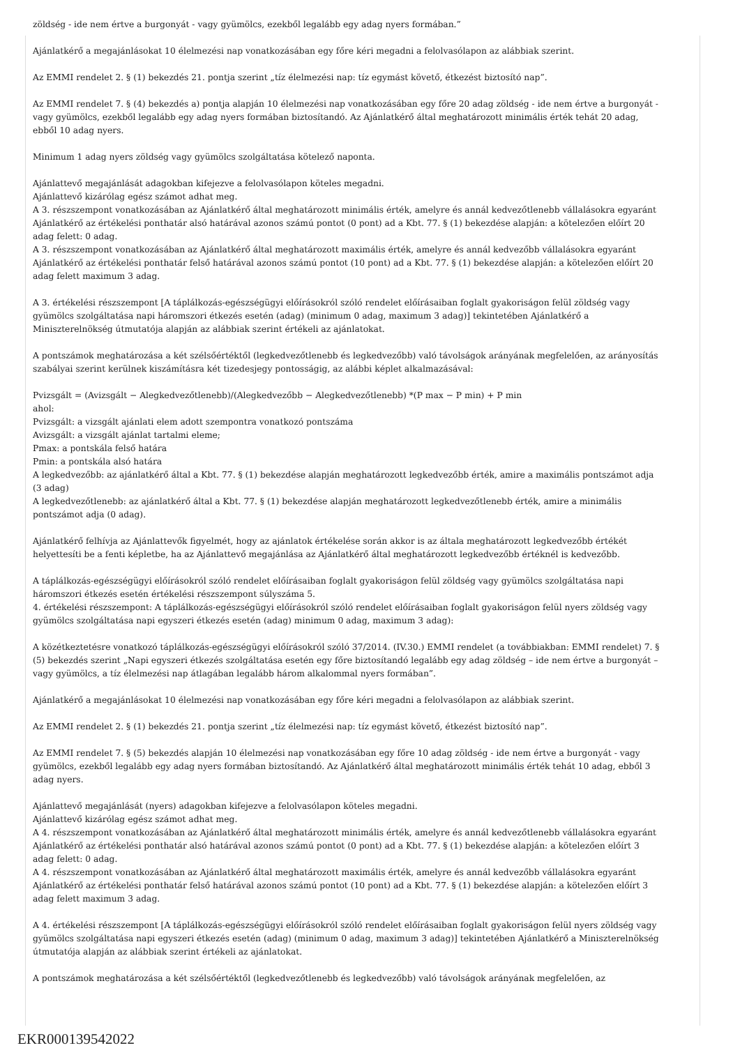zöldség - ide nem értve a burgonyát - vagy gyümölcs, ezekből legalább egy adag nyers formában.”
Ajánlatkérő a megajánlásokat 10 élelmezési nap vonatkozásában egy főre kéri megadni a felolvasólapon az alábbiak szerint.
Az EMMI rendelet 2. § (1) bekezdés 21. pontja szerint „tíz élelmezési nap: tíz egymást követő, étkezést biztosító nap”.
Az EMMI rendelet 7. § (4) bekezdés a) pontja alapján 10 élelmezési nap vonatkozásában egy főre 20 adag zöldség - ide nem értve a burgonyát - vagy gyümölcs, ezekből legalább egy adag nyers formában biztosítandó. Az Ajánlatkérő által meghatározott minimális érték tehát 20 adag, ebből 10 adag nyers.
Minimum 1 adag nyers zöldség vagy gyümölcs szolgáltatása kötelező naponta.
Ajánlattevő megajánlását adagokban kifejezve a felolvasólapon köteles megadni.
Ajánlattevő kizárólag egész számot adhat meg.
A 3. részszempont vonatkozásában az Ajánlatkérő által meghatározott minimális érték, amelyre és annál kedvezőtlenebb vállalásokra egyaránt Ajánlatkérő az értékelési ponthatár alsó határával azonos számú pontot (0 pont) ad a Kbt. 77. § (1) bekezdése alapján: a kötelezően előírt 20 adag felett: 0 adag.
A 3. részszempont vonatkozásában az Ajánlatkérő által meghatározott maximális érték, amelyre és annál kedvezőbb vállalásokra egyaránt Ajánlatkérő az értékelési ponthatár felső határával azonos számú pontot (10 pont) ad a Kbt. 77. § (1) bekezdése alapján: a kötelezően előírt 20 adag felett maximum 3 adag.
A 3. értékelési részszempont [A táplálkozás-egészségügyi előírásokról szóló rendelet előírásaiban foglalt gyakoriságon felül zöldség vagy gyümölcs szolgáltatása napi háromszori étkezés esetén (adag) (minimum 0 adag, maximum 3 adag)] tekintetében Ajánlatkérő a Miniszterelnökség útmutatója alapján az alábbiak szerint értékeli az ajánlatokat.
A pontszámok meghatározása a két szélsőértéktől (legkedvezőtlenebb és legkedvezőbb) való távolságok arányának megfelelően, az arányosítás szabályai szerint kerülnek kiszámításra két tizedesjegy pontosságig, az alábbi képlet alkalmazásával:
Pvizsgált = (Avizsgált − Alegkedvezőtlenebb)/(Alegkedvezőbb − Alegkedvezőtlenebb) *(P max − P min) + P min
ahol:
Pvizsgált: a vizsgált ajánlati elem adott szempontra vonatkozó pontszáma
Avizsgált: a vizsgált ajánlat tartalmi eleme;
Pmax: a pontskála felső határa
Pmin: a pontskála alsó határa
A legkedvezőbb: az ajánlatkérő által a Kbt. 77. § (1) bekezdése alapján meghatározott legkedvezőbb érték, amire a maximális pontszámot adja (3 adag)
A legkedvezőtlenebb: az ajánlatkérő által a Kbt. 77. § (1) bekezdése alapján meghatározott legkedvezőtlenebb érték, amire a minimális pontszámot adja (0 adag).
Ajánlatkérő felhívja az Ajánlattevők figyelmét, hogy az ajánlatok értékelése során akkor is az általa meghatározott legkedvezőbb értékét helyettesíti be a fenti képletbe, ha az Ajánlattevő megajánlása az Ajánlatkérő által meghatározott legkedvezőbb értéknél is kedvezőbb.
A táplálkozás-egészségügyi előírásokról szóló rendelet előírásaiban foglalt gyakoriságon felül zöldség vagy gyümölcs szolgáltatása napi háromszori étkezés esetén értékelési részszempont súlyszáma 5.
4. értékelési részszempont: A táplálkozás-egészségügyi előírásokról szóló rendelet előírásaiban foglalt gyakoriságon felül nyers zöldség vagy gyümölcs szolgáltatása napi egyszeri étkezés esetén (adag) minimum 0 adag, maximum 3 adag):
A közétkeztetésre vonatkozó táplálkozás-egészségügyi előírásokról szóló 37/2014. (IV.30.) EMMI rendelet (a továbbiakban: EMMI rendelet) 7. § (5) bekezdés szerint „Napi egyszeri étkezés szolgáltatása esetén egy főre biztosítandó legalább egy adag zöldség – ide nem értve a burgonyát – vagy gyümölcs, a tíz élelmezési nap átlagában legalább három alkalommal nyers formában”.
Ajánlatkérő a megajánlásokat 10 élelmezési nap vonatkozásában egy főre kéri megadni a felolvasólapon az alábbiak szerint.
Az EMMI rendelet 2. § (1) bekezdés 21. pontja szerint „tíz élelmezési nap: tíz egymást követő, étkezést biztosító nap”.
Az EMMI rendelet 7. § (5) bekezdés alapján 10 élelmezési nap vonatkozásában egy főre 10 adag zöldség - ide nem értve a burgonyát - vagy gyümölcs, ezekből legalább egy adag nyers formában biztosítandó. Az Ajánlatkérő által meghatározott minimális érték tehát 10 adag, ebből 3 adag nyers.
Ajánlattevő megajánlását (nyers) adagokban kifejezve a felolvasólapon köteles megadni.
Ajánlattevő kizárólag egész számot adhat meg.
A 4. részszempont vonatkozásában az Ajánlatkérő által meghatározott minimális érték, amelyre és annál kedvezőtlenebb vállalásokra egyaránt Ajánlatkérő az értékelési ponthatár alsó határával azonos számú pontot (0 pont) ad a Kbt. 77. § (1) bekezdése alapján: a kötelezően előírt 3 adag felett: 0 adag.
A 4. részszempont vonatkozásában az Ajánlatkérő által meghatározott maximális érték, amelyre és annál kedvezőbb vállalásokra egyaránt Ajánlatkérő az értékelési ponthatár felső határával azonos számú pontot (10 pont) ad a Kbt. 77. § (1) bekezdése alapján: a kötelezően előírt 3 adag felett maximum 3 adag.
A 4. értékelési részszempont [A táplálkozás-egészségügyi előírásokról szóló rendelet előírásaiban foglalt gyakoriságon felül nyers zöldség vagy gyümölcs szolgáltatása napi egyszeri étkezés esetén (adag) (minimum 0 adag, maximum 3 adag)] tekintetében Ajánlatkérő a Miniszterelnökség útmutatója alapján az alábbiak szerint értékeli az ajánlatokat.
A pontszámok meghatározása a két szélsőértéktől (legkedvezőtlenebb és legkedvezőbb) való távolságok arányának megfelelően, az
EKR000139542022